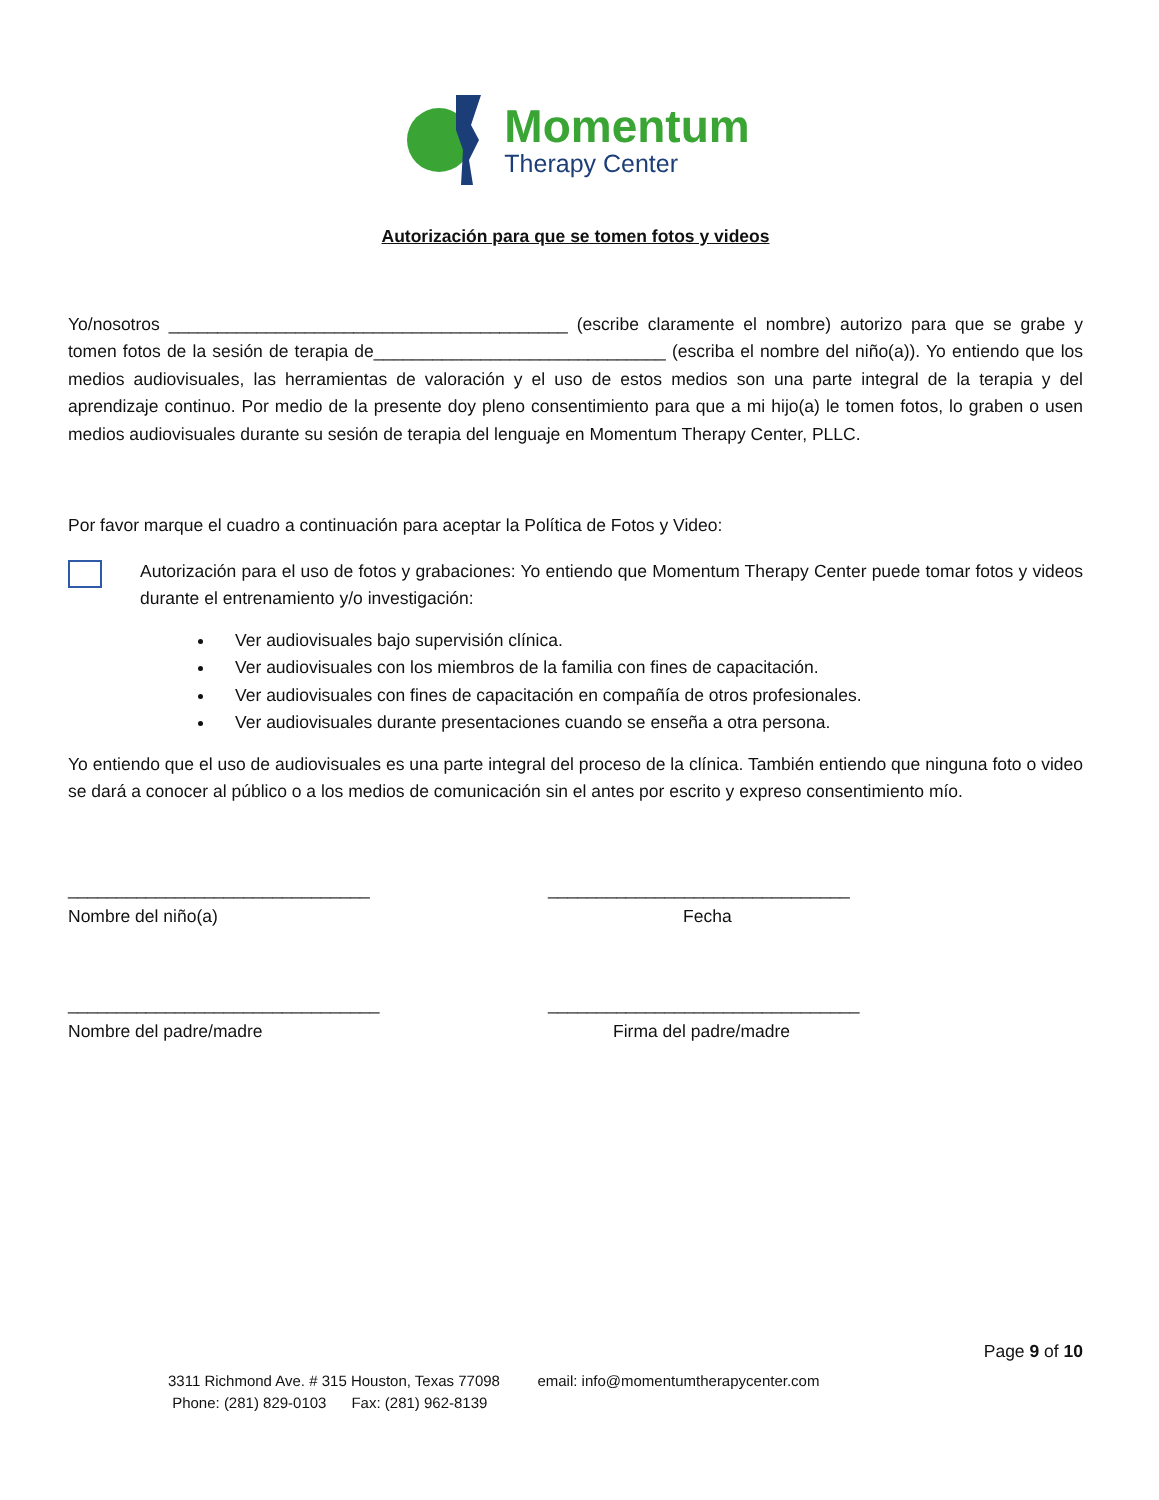Momentum
Therapy Center
Autorización para que se tomen fotos y videos
Yo/nosotros _________________________________________ (escribe claramente el nombre) autorizo para que se grabe y tomen fotos de la sesión de terapia de______________________________ (escriba el nombre del niño(a)). Yo entiendo que los medios audiovisuales, las herramientas de valoración y el uso de estos medios son una parte integral de la terapia y del aprendizaje continuo. Por medio de la presente doy pleno consentimiento para que a mi hijo(a) le tomen fotos, lo graben o usen medios audiovisuales durante su sesión de terapia del lenguaje en Momentum Therapy Center, PLLC.
Por favor marque el cuadro a continuación para aceptar la Política de Fotos y Video:
Autorización para el uso de fotos y grabaciones: Yo entiendo que Momentum Therapy Center puede tomar fotos y videos durante el entrenamiento y/o investigación:
Ver audiovisuales bajo supervisión clínica.
Ver audiovisuales con los miembros de la familia con fines de capacitación.
Ver audiovisuales con fines de capacitación en compañía de otros profesionales.
Ver audiovisuales durante presentaciones cuando se enseña a otra persona.
Yo entiendo que el uso de audiovisuales es una parte integral del proceso de la clínica. También entiendo que ninguna foto o video se dará a conocer al público o a los medios de comunicación sin el antes por escrito y expreso consentimiento mío.
_______________________________
Nombre del niño(a)
_______________________________
Fecha
________________________________
Nombre del padre/madre
________________________________
Firma del padre/madre
Page 9 of 10
3311 Richmond Ave. # 315 Houston, Texas 77098 email: info@momentumtherapycenter.com
Phone: (281) 829-0103 Fax: (281) 962-8139